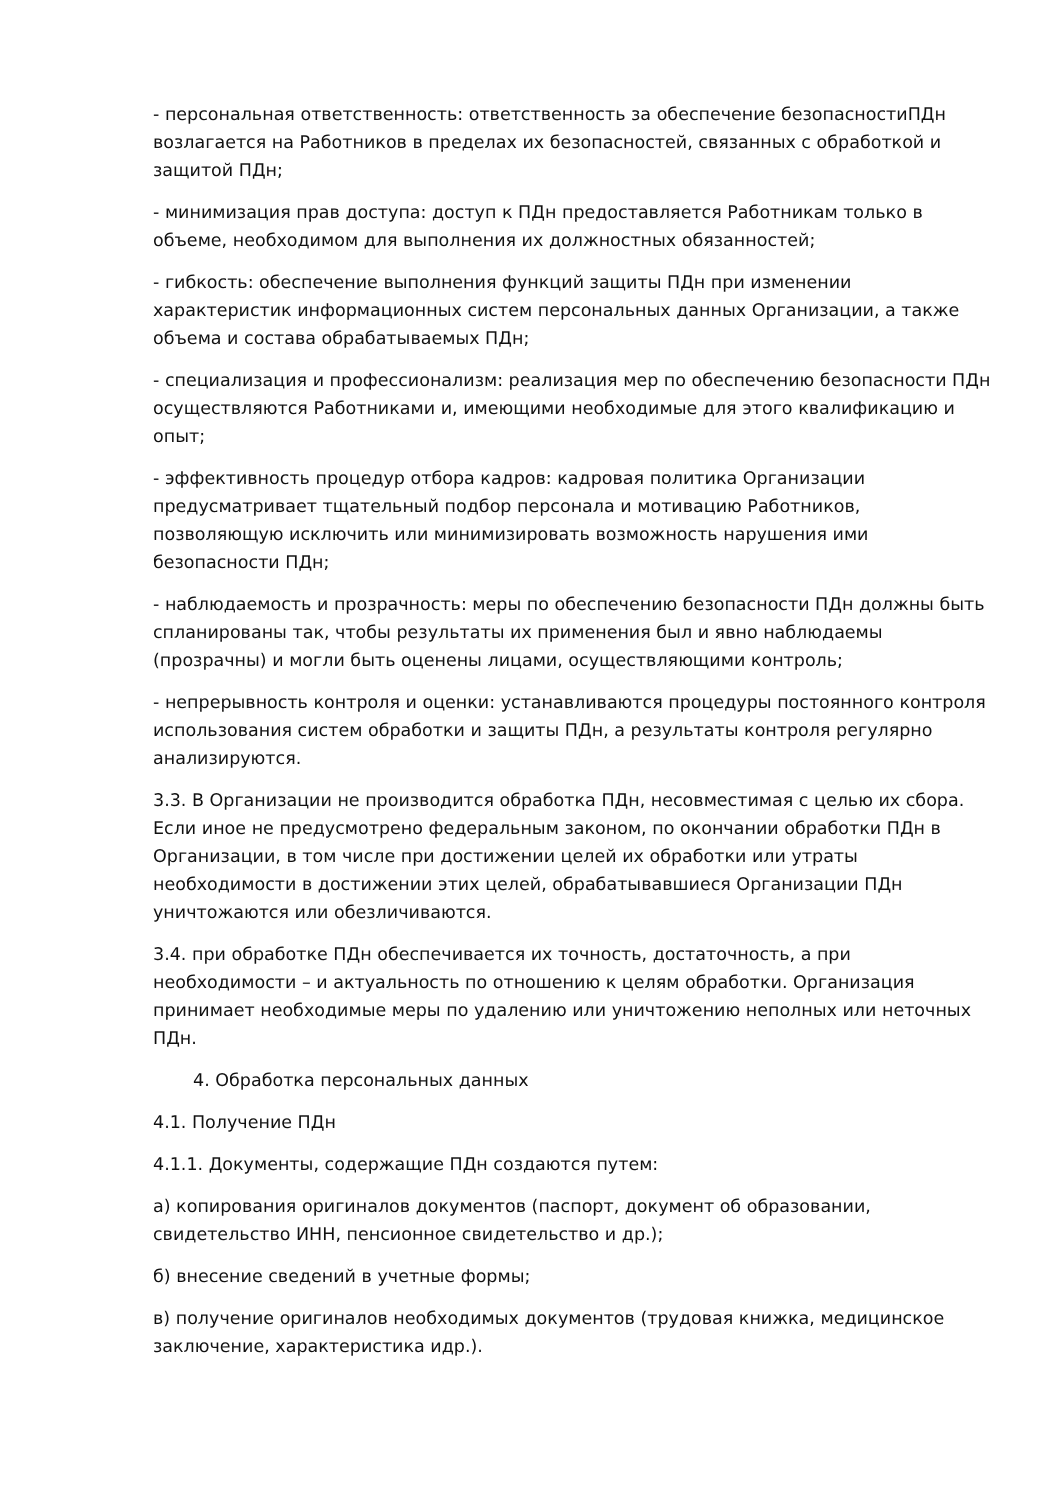- персональная ответственность: ответственность за обеспечение безопасностиПДн возлагается на Работников в пределах их безопасностей, связанных с обработкой и защитой ПДн;
- минимизация прав доступа: доступ к ПДн предоставляется Работникам только в объеме, необходимом для выполнения их должностных обязанностей;
- гибкость: обеспечение выполнения функций защиты ПДн при изменении характеристик информационных систем персональных данных Организации, а также объема и состава обрабатываемых ПДн;
- специализация и профессионализм: реализация мер по обеспечению безопасности ПДн осуществляются Работниками и, имеющими необходимые для этого квалификацию и опыт;
- эффективность процедур отбора кадров: кадровая политика Организации предусматривает тщательный подбор персонала и мотивацию Работников, позволяющую исключить или минимизировать возможность нарушения ими безопасности ПДн;
- наблюдаемость и прозрачность: меры по обеспечению безопасности ПДн должны быть спланированы так, чтобы результаты их применения был и явно наблюдаемы (прозрачны) и могли быть оценены лицами, осуществляющими контроль;
- непрерывность контроля и оценки: устанавливаются процедуры постоянного контроля использования систем обработки и защиты ПДн, а результаты контроля регулярно анализируются.
3.3. В Организации не производится обработка ПДн, несовместимая с целью их сбора. Если иное не предусмотрено федеральным законом, по окончании обработки ПДн в Организации, в том числе при достижении целей их обработки или утраты необходимости в достижении этих целей, обрабатывавшиеся Организации ПДн уничтожаются или обезличиваются.
3.4. при обработке ПДн обеспечивается их точность, достаточность, а при необходимости – и актуальность по отношению к целям обработки. Организация принимает необходимые меры по удалению или уничтожению неполных или неточных ПДн.
4. Обработка персональных данных
4.1. Получение ПДн
4.1.1. Документы, содержащие ПДн создаются путем:
а) копирования оригиналов документов (паспорт, документ об образовании, свидетельство ИНН, пенсионное свидетельство и др.);
б) внесение сведений в учетные формы;
в) получение оригиналов необходимых документов (трудовая книжка, медицинское заключение, характеристика идр.).